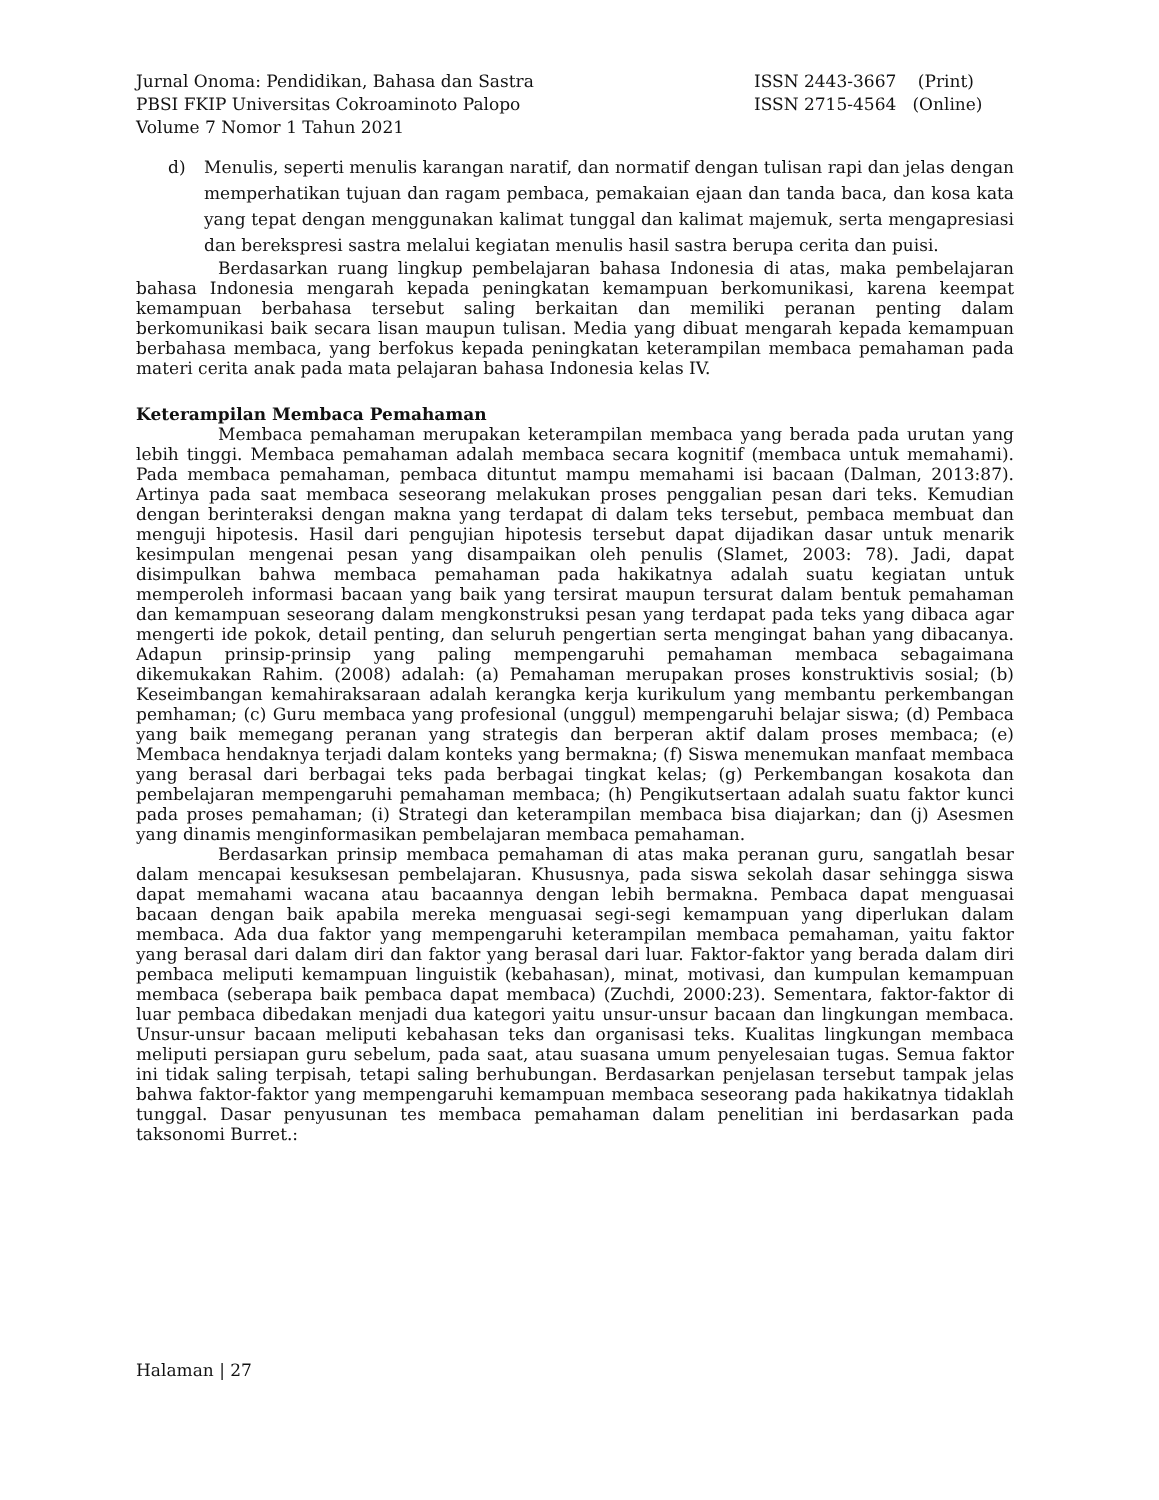Jurnal Onoma: Pendidikan, Bahasa dan Sastra
PBSI FKIP Universitas Cokroaminoto Palopo
Volume 7 Nomor 1 Tahun 2021
ISSN 2443-3667 (Print)
ISSN 2715-4564 (Online)
d) Menulis, seperti menulis karangan naratif, dan normatif dengan tulisan rapi dan jelas dengan memperhatikan tujuan dan ragam pembaca, pemakaian ejaan dan tanda baca, dan kosa kata yang tepat dengan menggunakan kalimat tunggal dan kalimat majemuk, serta mengapresiasi dan berekspresi sastra melalui kegiatan menulis hasil sastra berupa cerita dan puisi.
Berdasarkan ruang lingkup pembelajaran bahasa Indonesia di atas, maka pembelajaran bahasa Indonesia mengarah kepada peningkatan kemampuan berkomunikasi, karena keempat kemampuan berbahasa tersebut saling berkaitan dan memiliki peranan penting dalam berkomunikasi baik secara lisan maupun tulisan. Media yang dibuat mengarah kepada kemampuan berbahasa membaca, yang berfokus kepada peningkatan keterampilan membaca pemahaman pada materi cerita anak pada mata pelajaran bahasa Indonesia kelas IV.
Keterampilan Membaca Pemahaman
Membaca pemahaman merupakan keterampilan membaca yang berada pada urutan yang lebih tinggi. Membaca pemahaman adalah membaca secara kognitif (membaca untuk memahami). Pada membaca pemahaman, pembaca dituntut mampu memahami isi bacaan (Dalman, 2013:87). Artinya pada saat membaca seseorang melakukan proses penggalian pesan dari teks. Kemudian dengan berinteraksi dengan makna yang terdapat di dalam teks tersebut, pembaca membuat dan menguji hipotesis. Hasil dari pengujian hipotesis tersebut dapat dijadikan dasar untuk menarik kesimpulan mengenai pesan yang disampaikan oleh penulis (Slamet, 2003: 78). Jadi, dapat disimpulkan bahwa membaca pemahaman pada hakikatnya adalah suatu kegiatan untuk memperoleh informasi bacaan yang baik yang tersirat maupun tersurat dalam bentuk pemahaman dan kemampuan seseorang dalam mengkonstruksi pesan yang terdapat pada teks yang dibaca agar mengerti ide pokok, detail penting, dan seluruh pengertian serta mengingat bahan yang dibacanya. Adapun prinsip-prinsip yang paling mempengaruhi pemahaman membaca sebagaimana dikemukakan Rahim. (2008) adalah: (a) Pemahaman merupakan proses konstruktivis sosial; (b) Keseimbangan kemahiraksaraan adalah kerangka kerja kurikulum yang membantu perkembangan pemhaman; (c) Guru membaca yang profesional (unggul) mempengaruhi belajar siswa; (d) Pembaca yang baik memegang peranan yang strategis dan berperan aktif dalam proses membaca; (e) Membaca hendaknya terjadi dalam konteks yang bermakna; (f) Siswa menemukan manfaat membaca yang berasal dari berbagai teks pada berbagai tingkat kelas; (g) Perkembangan kosakota dan pembelajaran mempengaruhi pemahaman membaca; (h) Pengikutsertaan adalah suatu faktor kunci pada proses pemahaman; (i) Strategi dan keterampilan membaca bisa diajarkan; dan (j) Asesmen yang dinamis menginformasikan pembelajaran membaca pemahaman.
Berdasarkan prinsip membaca pemahaman di atas maka peranan guru, sangatlah besar dalam mencapai kesuksesan pembelajaran. Khususnya, pada siswa sekolah dasar sehingga siswa dapat memahami wacana atau bacaannya dengan lebih bermakna. Pembaca dapat menguasai bacaan dengan baik apabila mereka menguasai segi-segi kemampuan yang diperlukan dalam membaca. Ada dua faktor yang mempengaruhi keterampilan membaca pemahaman, yaitu faktor yang berasal dari dalam diri dan faktor yang berasal dari luar. Faktor-faktor yang berada dalam diri pembaca meliputi kemampuan linguistik (kebahasan), minat, motivasi, dan kumpulan kemampuan membaca (seberapa baik pembaca dapat membaca) (Zuchdi, 2000:23). Sementara, faktor-faktor di luar pembaca dibedakan menjadi dua kategori yaitu unsur-unsur bacaan dan lingkungan membaca. Unsur-unsur bacaan meliputi kebahasan teks dan organisasi teks. Kualitas lingkungan membaca meliputi persiapan guru sebelum, pada saat, atau suasana umum penyelesaian tugas. Semua faktor ini tidak saling terpisah, tetapi saling berhubungan. Berdasarkan penjelasan tersebut tampak jelas bahwa faktor-faktor yang mempengaruhi kemampuan membaca seseorang pada hakikatnya tidaklah tunggal. Dasar penyusunan tes membaca pemahaman dalam penelitian ini berdasarkan pada taksonomi Burret.:
Halaman | 27